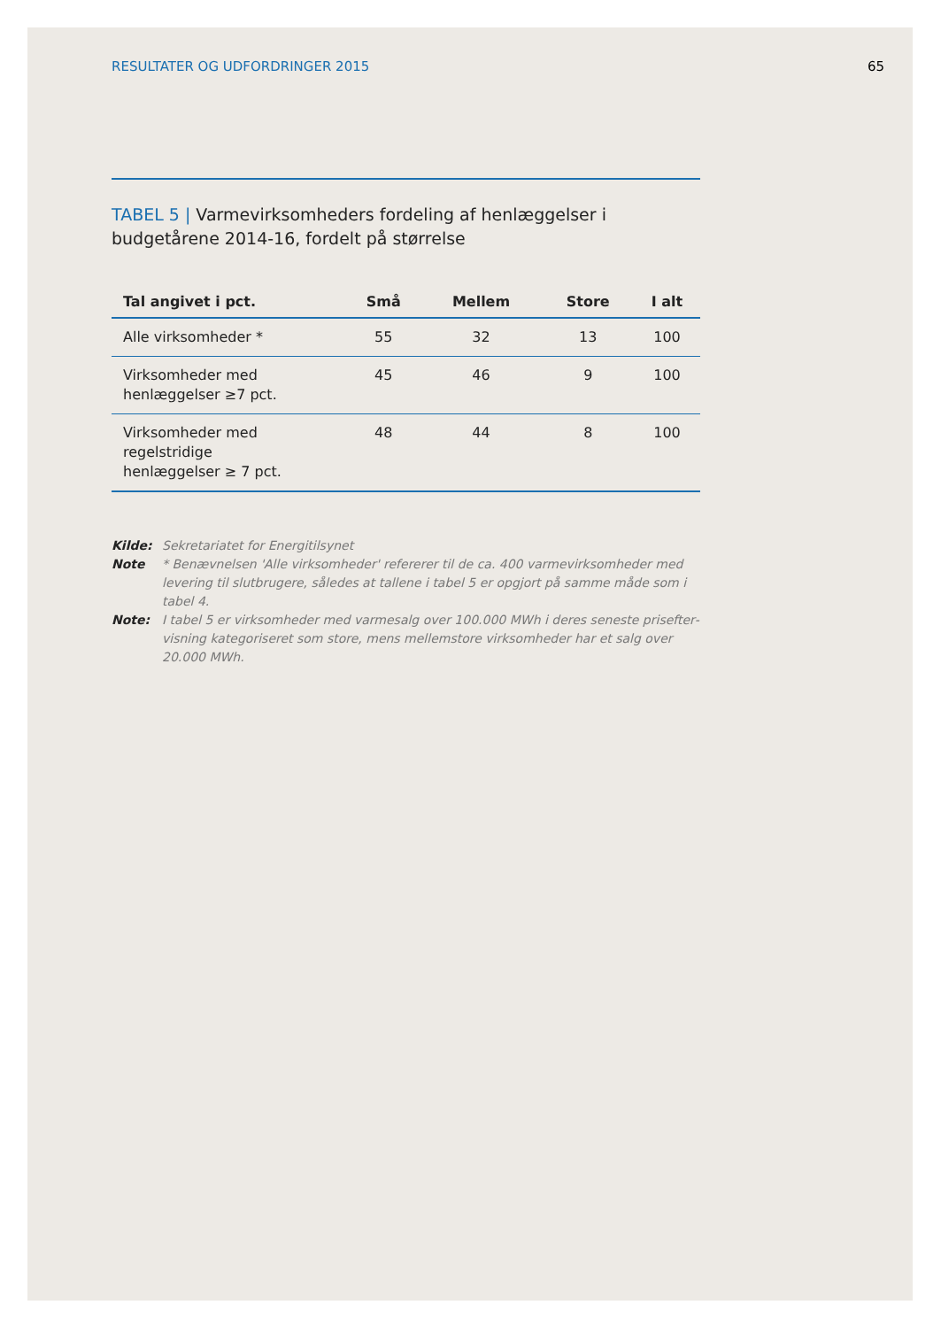RESULTATER OG UDFORDRINGER 2015
65
TABEL 5 | Varmevirksomheders fordeling af henlæggelser i budgetårene 2014-16, fordelt på størrelse
| Tal angivet i pct. | Små | Mellem | Store | I alt |
| --- | --- | --- | --- | --- |
| Alle virksomheder * | 55 | 32 | 13 | 100 |
| Virksomheder med henlæggelser ≥7 pct. | 45 | 46 | 9 | 100 |
| Virksomheder med regelstridige henlæggelser ≥ 7 pct. | 48 | 44 | 8 | 100 |
Kilde: Sekretariatet for Energitilsynet
Note * Benævnelsen 'Alle virksomheder' refererer til de ca. 400 varmevirksomheder med levering til slutbrugere, således at tallene i tabel 5 er opgjort på samme måde som i tabel 4.
Note: I tabel 5 er virksomheder med varmesalg over 100.000 MWh i deres seneste prisefter­visning kategoriseret som store, mens mellemstore virksomheder har et salg over 20.000 MWh.